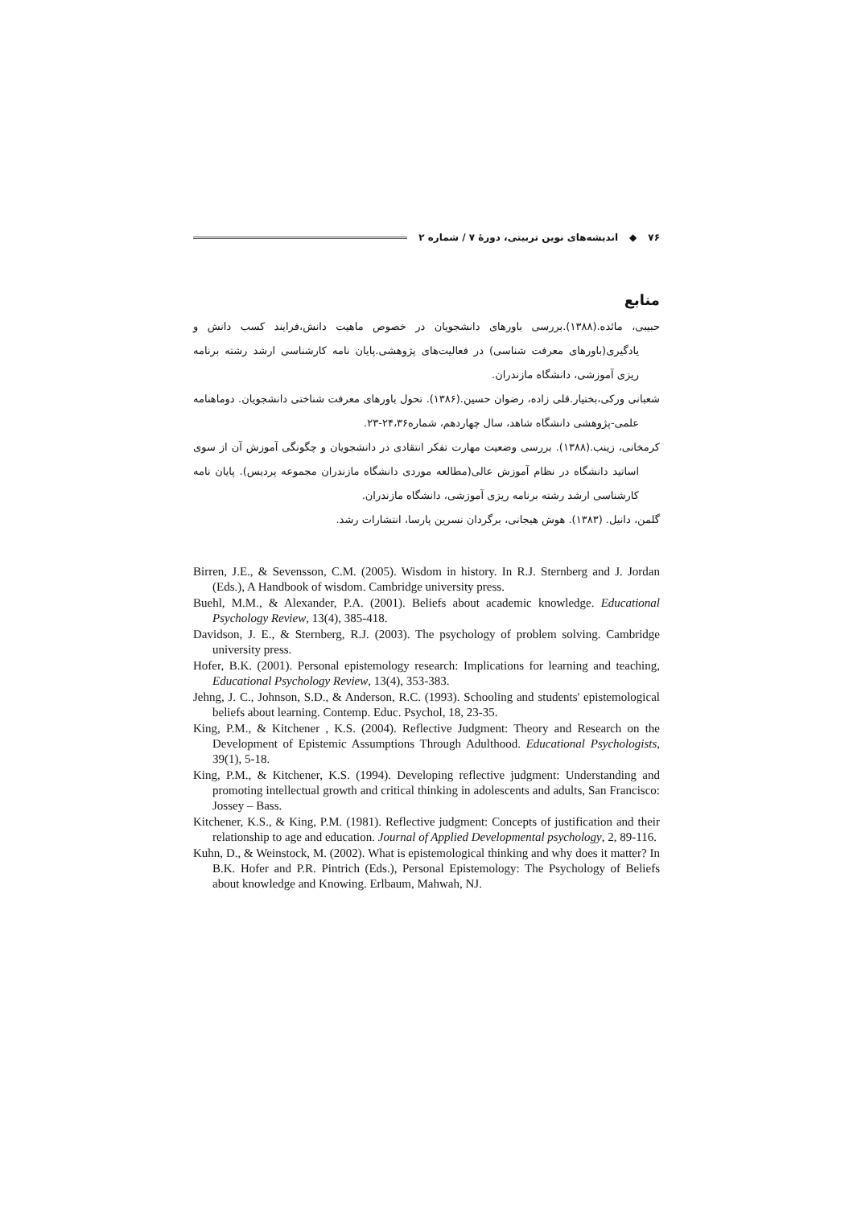۷۶ ◆ اندیشه‌های نوین تربیتی، دورهٔ ۷ / شماره ۲
منابع
حبیبی، مائده.(۱۳۸۸).بررسی باورهای دانشجویان در خصوص ماهیت دانش،فرایند کسب دانش و یادگیری(باورهای معرفت شناسی) در فعالیت‌های پژوهشی.پایان نامه کارشناسی ارشد رشته برنامه ریزی آموزشی، دانشگاه مازندران.
شعبانی ورکی،بختیار.قلی زاده، رضوان حسین.(۱۳۸۶). تحول باورهای معرفت شناختی دانشجویان. دوماهنامه علمی-پژوهشی دانشگاه شاهد، سال چهاردهم، شماره۲۴،۳۶-۲۳.
کرمخانی، زینب.(۱۳۸۸). بررسی وضعیت مهارت تفکر انتقادی در دانشجویان و چگونگی آموزش آن از سوی اساتید دانشگاه در نظام آموزش عالی(مطالعه موردی دانشگاه مازندران مجموعه پردیس). پایان نامه کارشناسی ارشد رشته برنامه ریزی آموزشی، دانشگاه مازندران.
گلمن، دانیل. (۱۳۸۳). هوش هیجانی، برگردان نسرین پارسا، انتشارات رشد.
Birren, J.E., & Sevensson, C.M. (2005). Wisdom in history. In R.J. Sternberg and J. Jordan (Eds.), A Handbook of wisdom. Cambridge university press.
Buehl, M.M., & Alexander, P.A. (2001). Beliefs about academic knowledge. Educational Psychology Review, 13(4), 385-418.
Davidson, J. E., & Sternberg, R.J. (2003). The psychology of problem solving. Cambridge university press.
Hofer, B.K. (2001). Personal epistemology research: Implications for learning and teaching, Educational Psychology Review, 13(4), 353-383.
Jehng, J. C., Johnson, S.D., & Anderson, R.C. (1993). Schooling and students' epistemological beliefs about learning. Contemp. Educ. Psychol, 18, 23-35.
King, P.M., & Kitchener , K.S. (2004). Reflective Judgment: Theory and Research on the Development of Epistemic Assumptions Through Adulthood. Educational Psychologists, 39(1), 5-18.
King, P.M., & Kitchener, K.S. (1994). Developing reflective judgment: Understanding and promoting intellectual growth and critical thinking in adolescents and adults, San Francisco: Jossey – Bass.
Kitchener, K.S., & King, P.M. (1981). Reflective judgment: Concepts of justification and their relationship to age and education. Journal of Applied Developmental psychology, 2, 89-116.
Kuhn, D., & Weinstock, M. (2002). What is epistemological thinking and why does it matter? In B.K. Hofer and P.R. Pintrich (Eds.), Personal Epistemology: The Psychology of Beliefs about knowledge and Knowing. Erlbaum, Mahwah, NJ.